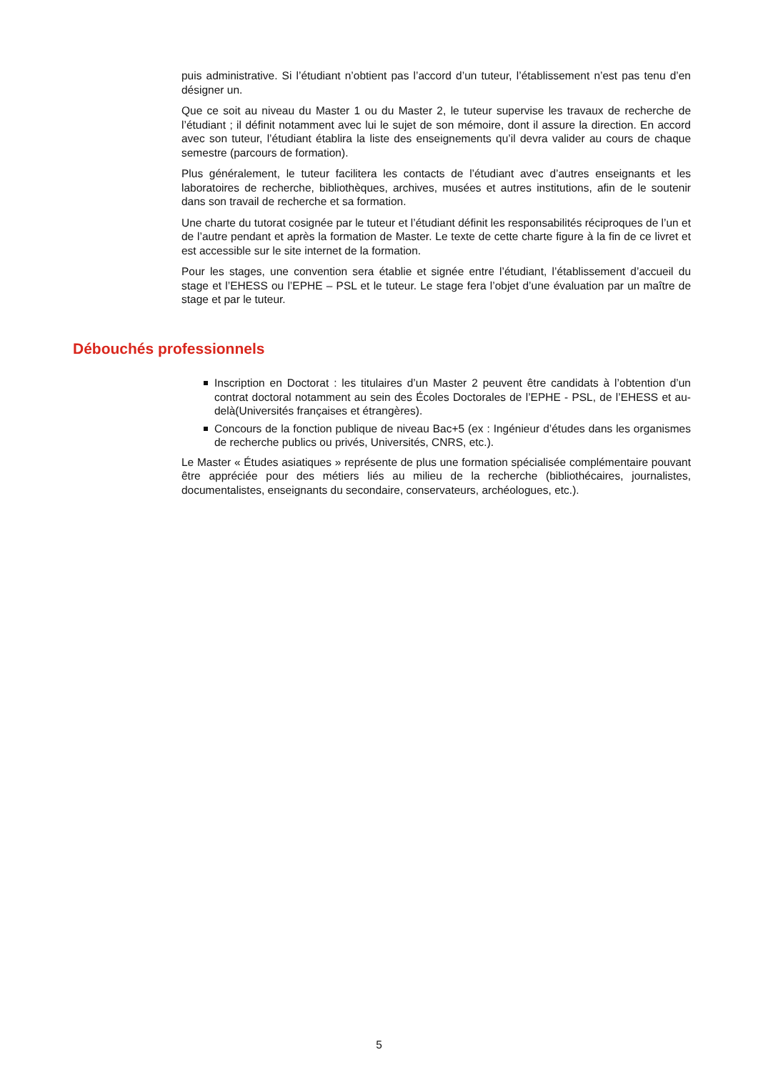puis administrative. Si l’étudiant n’obtient pas l’accord d’un tuteur, l’établissement n’est pas tenu d’en désigner un.
Que ce soit au niveau du Master 1 ou du Master 2, le tuteur supervise les travaux de recherche de l’étudiant ; il définit notamment avec lui le sujet de son mémoire, dont il assure la direction. En accord avec son tuteur, l’étudiant établira la liste des enseignements qu’il devra valider au cours de chaque semestre (parcours de formation).
Plus généralement, le tuteur facilitera les contacts de l’étudiant avec d’autres enseignants et les laboratoires de recherche, bibliothèques, archives, musées et autres institutions, afin de le soutenir dans son travail de recherche et sa formation.
Une charte du tutorat cosignée par le tuteur et l’étudiant définit les responsabilités réciproques de l’un et de l’autre pendant et après la formation de Master. Le texte de cette charte figure à la fin de ce livret et est accessible sur le site internet de la formation.
Pour les stages, une convention sera établie et signée entre l’étudiant, l’établissement d’accueil du stage et l’EHESS ou l’EPHE – PSL et le tuteur. Le stage fera l’objet d’une évaluation par un maître de stage et par le tuteur.
Débouchés professionnels
Inscription en Doctorat : les titulaires d’un Master 2 peuvent être candidats à l’obtention d’un contrat doctoral notamment au sein des Écoles Doctorales de l’EPHE - PSL, de l’EHESS et au-delà(Universités françaises et étrangères).
Concours de la fonction publique de niveau Bac+5 (ex : Ingénieur d’études dans les organismes de recherche publics ou privés, Universités, CNRS, etc.).
Le Master « Études asiatiques » représente de plus une formation spécialisée complémentaire pouvant être appréciée pour des métiers liés au milieu de la recherche (bibliothécaires, journalistes, documentalistes, enseignants du secondaire, conservateurs, archéologues, etc.).
5